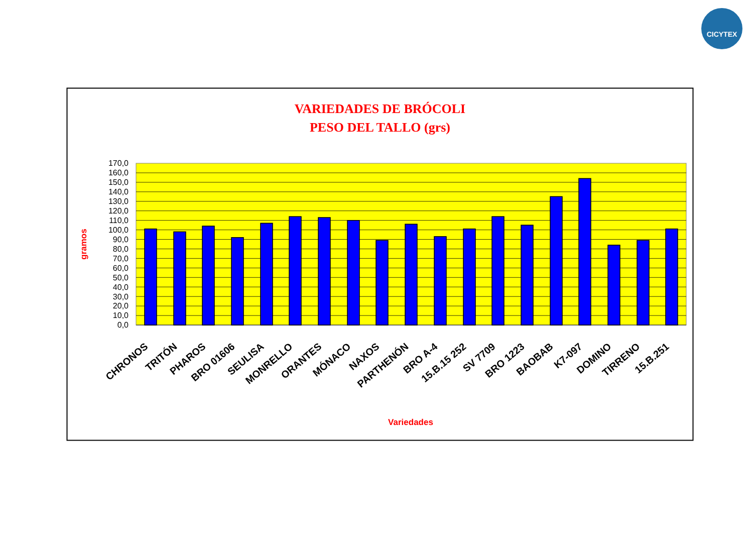CICYTEX
VARIEDADES DE BRÓCOLI
PESO DEL TALLO (grs)
gramos
170,0
160,0
150,0
140,0
130,0
120,0
110,0
100,0
90,0
80,0
70,0
60,0
50,0
40,0
30,0
20,0
10,0
0,0
CHRONOS
TRITÓN
PHAROS
BRO 01606
SEULISA
MONRELLO
ORANTES
MÓNACO
NAXOS
PARTHENÓN
BRO A-4
15.B.15 252
SV 7709
BRO 1223
BAOBAB
K7-097
DOMINO
TIRRENO
15.B.251
Variedades